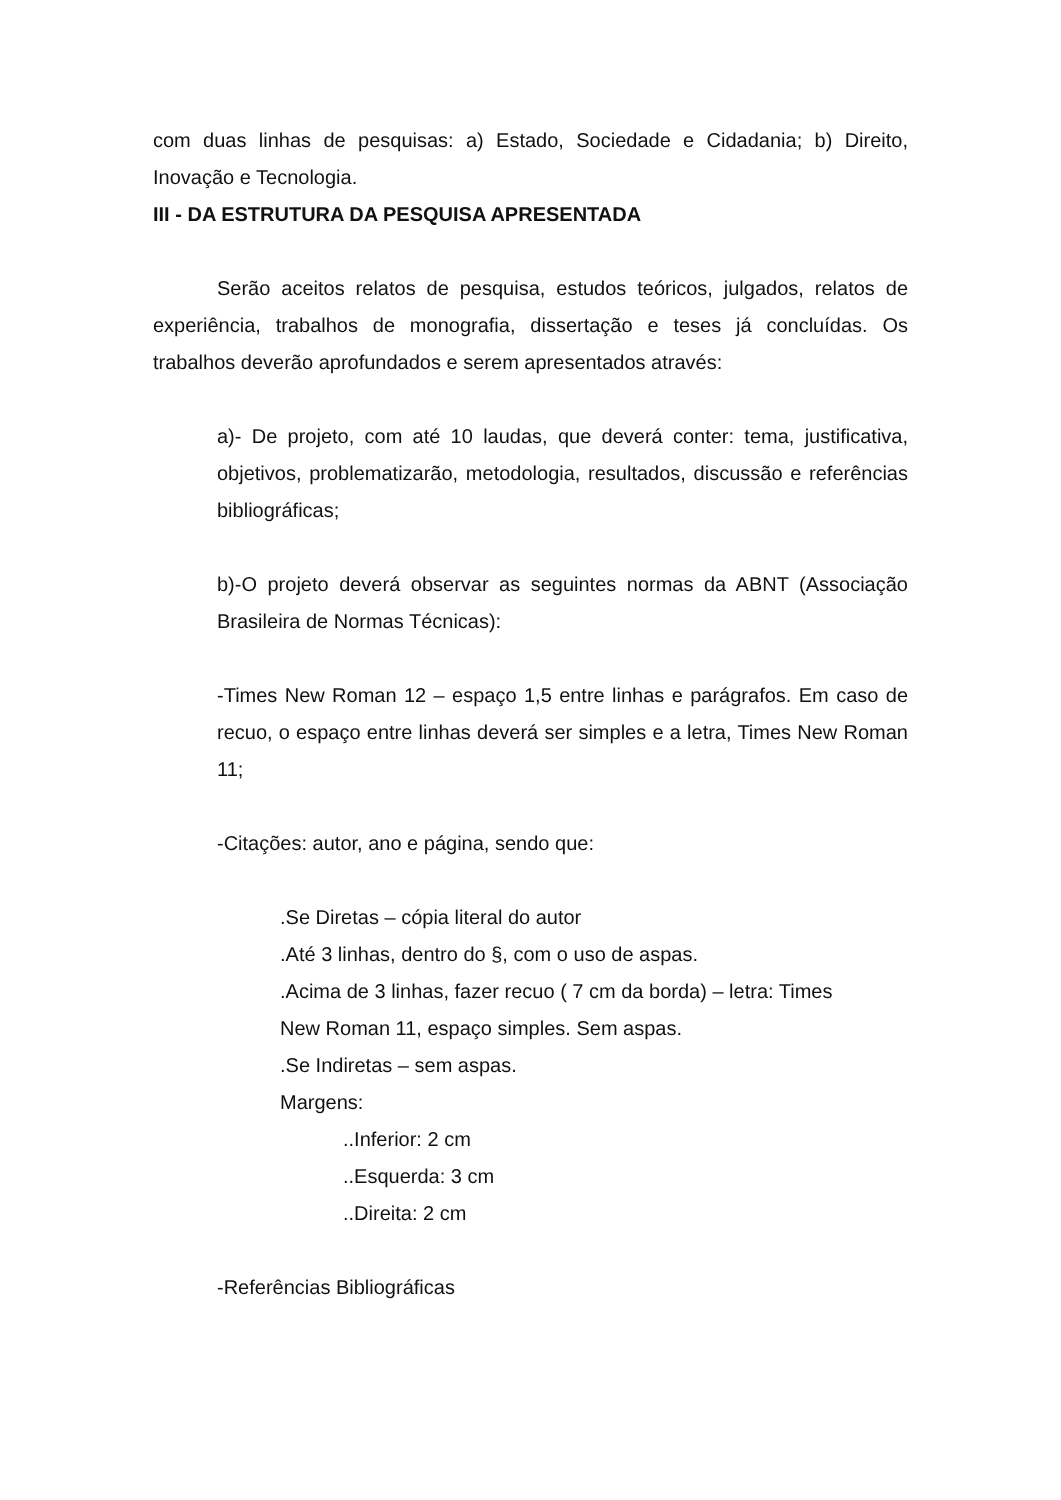com duas linhas de pesquisas: a) Estado, Sociedade e Cidadania; b) Direito, Inovação e Tecnologia.
III - DA ESTRUTURA DA PESQUISA APRESENTADA
Serão aceitos relatos de pesquisa, estudos teóricos, julgados, relatos de experiência, trabalhos de monografia, dissertação e teses já concluídas. Os trabalhos deverão aprofundados e serem apresentados através:
a)- De projeto, com até 10 laudas, que deverá conter: tema, justificativa, objetivos, problematizarão, metodologia, resultados, discussão e referências bibliográficas;
b)-O projeto deverá observar as seguintes normas da ABNT (Associação Brasileira de Normas Técnicas):
-Times New Roman 12 – espaço 1,5 entre linhas e parágrafos. Em caso de recuo, o espaço entre linhas deverá ser simples e a letra, Times New Roman 11;
-Citações: autor, ano e página, sendo que:
.Se Diretas – cópia literal do autor
.Até 3 linhas, dentro do §, com o uso de aspas.
.Acima de 3 linhas, fazer recuo ( 7 cm da borda) – letra: Times
New Roman 11, espaço simples. Sem aspas.
.Se Indiretas – sem aspas.
Margens:
..Inferior: 2 cm
..Esquerda: 3 cm
..Direita: 2 cm
-Referências Bibliográficas